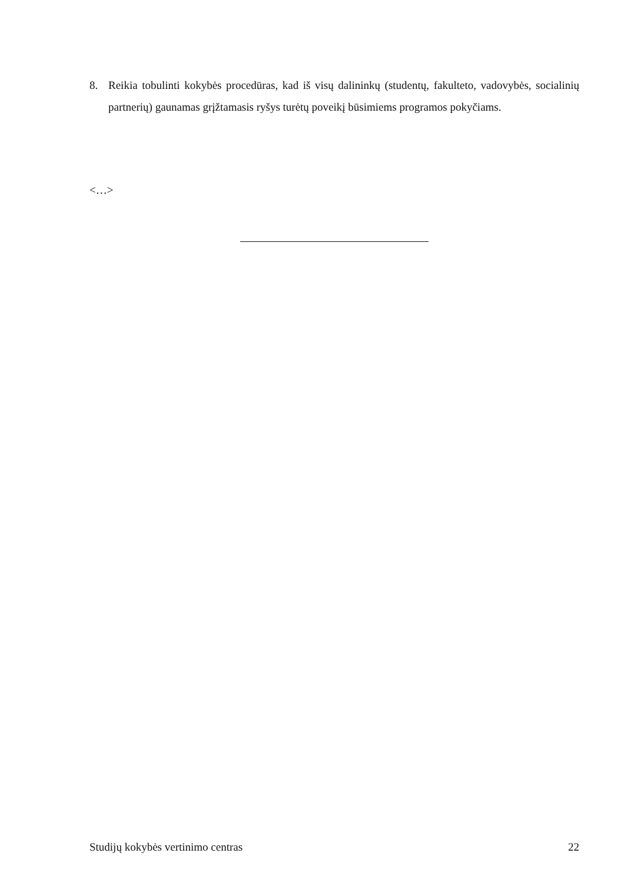8. Reikia tobulinti kokybės procedūras, kad iš visų dalininkų (studentų, fakulteto, vadovybės, socialinių partnerių) gaunamas grįžtamasis ryšys turėtų poveikį būsimiems programos pokyčiams.
<…>
Studijų kokybės vertinimo centras 22